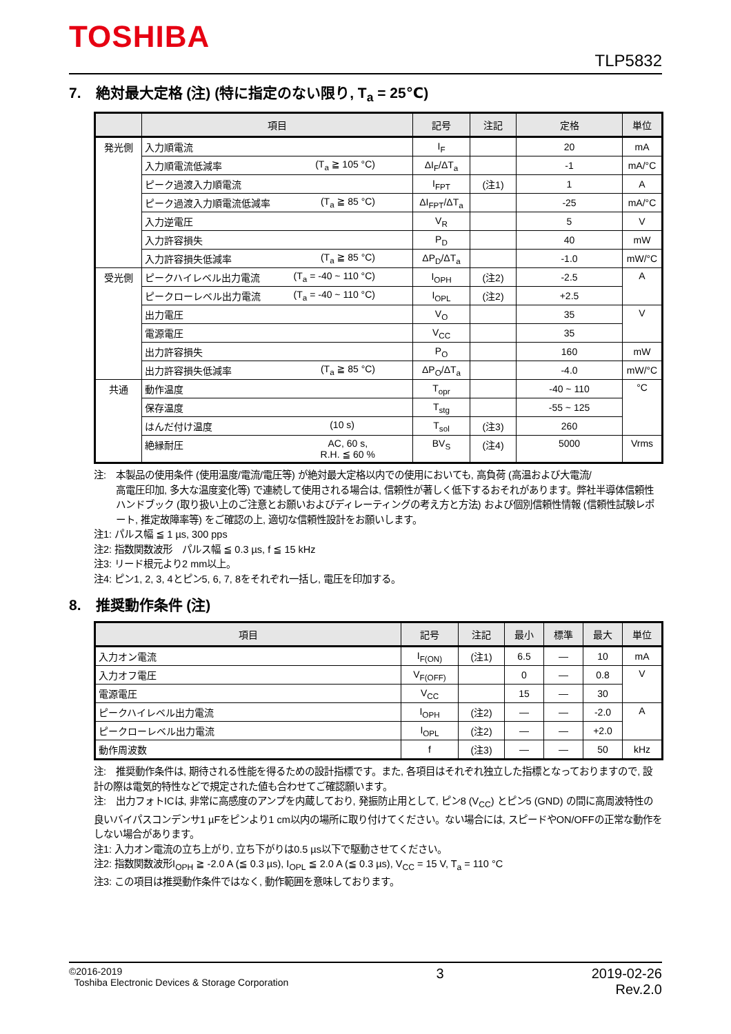TOSHIBA
TLP5832
7.　絶対最大定格 (注) (特に指定のない限り, T<sub>a</sub> = 25℃)
| | 項目 | 記号 | 注記 | 定格 | 単位 |
| --- | --- | --- | --- | --- | --- |
| 発光側 | 入力順電流 | I<sub>F</sub> | | 20 | mA |
| | 入力順電流低減率 (T<sub>a</sub> ≧ 105 °C) | ΔI<sub>F</sub>/ΔT<sub>a</sub> | | -1 | mA/°C |
| | ピーク過渡入力順電流 | I<sub>FPT</sub> | (注1) | 1 | A |
| | ピーク過渡入力順電流低減率 (T<sub>a</sub> ≧ 85 °C) | ΔI<sub>FPT</sub>/ΔT<sub>a</sub> | | -25 | mA/°C |
| | 入力逆電圧 | V<sub>R</sub> | | 5 | V |
| | 入力許容損失 | P<sub>D</sub> | | 40 | mW |
| | 入力許容損失低減率 (T<sub>a</sub> ≧ 85 °C) | ΔP<sub>D</sub>/ΔT<sub>a</sub> | | -1.0 | mW/°C |
| 受光側 | ピークハイレベル出力電流 (T<sub>a</sub> = -40 ~ 110 °C) | I<sub>OPH</sub> | (注2) | -2.5 | A |
| | ピークローレベル出力電流 (T<sub>a</sub> = -40 ~ 110 °C) | I<sub>OPL</sub> | (注2) | +2.5 | |
| | 出力電圧 | V<sub>O</sub> | | 35 | V |
| | 電源電圧 | V<sub>CC</sub> | | 35 | |
| | 出力許容損失 | P<sub>O</sub> | | 160 | mW |
| | 出力許容損失低減率 (T<sub>a</sub> ≧ 85 °C) | ΔP<sub>O</sub>/ΔT<sub>a</sub> | | -4.0 | mW/°C |
| 共通 | 動作温度 | T<sub>opr</sub> | | -40 ~ 110 | °C |
| | 保存温度 | T<sub>stg</sub> | | -55 ~ 125 | |
| | はんだ付け温度 (10 s) | T<sub>sol</sub> | (注3) | 260 | |
| | 絶縁耐圧 AC, 60 s, R.H. ≦ 60 % | BV<sub>S</sub> | (注4) | 5000 | Vrms |
注:　本製品の使用条件 (使用温度/電流/電圧等) が絶対最大定格以内での使用においても, 高負荷 (高温および大電流/
高電圧印加, 多大な温度変化等) で連続して使用される場合は, 信頼性が著しく低下するおそれがあります。弊社半導体信頼性ハンドブック (取り扱い上のご注意とお願いおよびディレーティングの考え方と方法) および個別信頼性情報 (信頼性試験レポート, 推定故障率等) をご確認の上, 適切な信頼性設計をお願いします。
注1: パルス幅 ≦ 1 µs, 300 pps
注2: 指数関数波形　パルス幅 ≦ 0.3 µs, f ≦ 15 kHz
注3: リード根元より2 mm以上。
注4: ピン1, 2, 3, 4とピン5, 6, 7, 8をそれぞれ一括し, 電圧を印加する。
8.　推奨動作条件 (注)
| 項目 | 記号 | 注記 | 最小 | 標準 | 最大 | 単位 |
| --- | --- | --- | --- | --- | --- | --- |
| 入力オン電流 | I<sub>F(ON)</sub> | (注1) | 6.5 | — | 10 | mA |
| 入力オフ電圧 | V<sub>F(OFF)</sub> | | 0 | — | 0.8 | V |
| 電源電圧 | V<sub>CC</sub> | | 15 | — | 30 | |
| ピークハイレベル出力電流 | I<sub>OPH</sub> | (注2) | — | — | -2.0 | A |
| ピークローレベル出力電流 | I<sub>OPL</sub> | (注2) | — | — | +2.0 | |
| 動作周波数 | f | (注3) | — | — | 50 | kHz |
注:　推奨動作条件は, 期待される性能を得るための設計指標です。また, 各項目はそれぞれ独立した指標となっておりますので, 設計の際は電気的特性などで規定された値も合わせてご確認願います。
注:　出力フォトICは, 非常に高感度のアンプを内蔵しており, 発振防止用として, ピン8 (V<sub>CC</sub>) とピン5 (GND) の間に高周波特性の良いバイパスコンデンサ1 µFをピンより1 cm以内の場所に取り付けてください。ない場合には, スピードやON/OFFの正常な動作をしない場合があります。
注1: 入力オン電流の立ち上がり, 立ち下がりは0.5 µs以下で駆動させてください。
注2: 指数関数波形I<sub>OPH</sub> ≧ -2.0 A (≦ 0.3 µs), I<sub>OPL</sub> ≦ 2.0 A (≦ 0.3 µs), V<sub>CC</sub> = 15 V, T<sub>a</sub> = 110 °C
注3: この項目は推奨動作条件ではなく, 動作範囲を意味しております。
©2016-2019
Toshiba Electronic Devices & Storage Corporation
3 2019-02-26
Rev.2.0